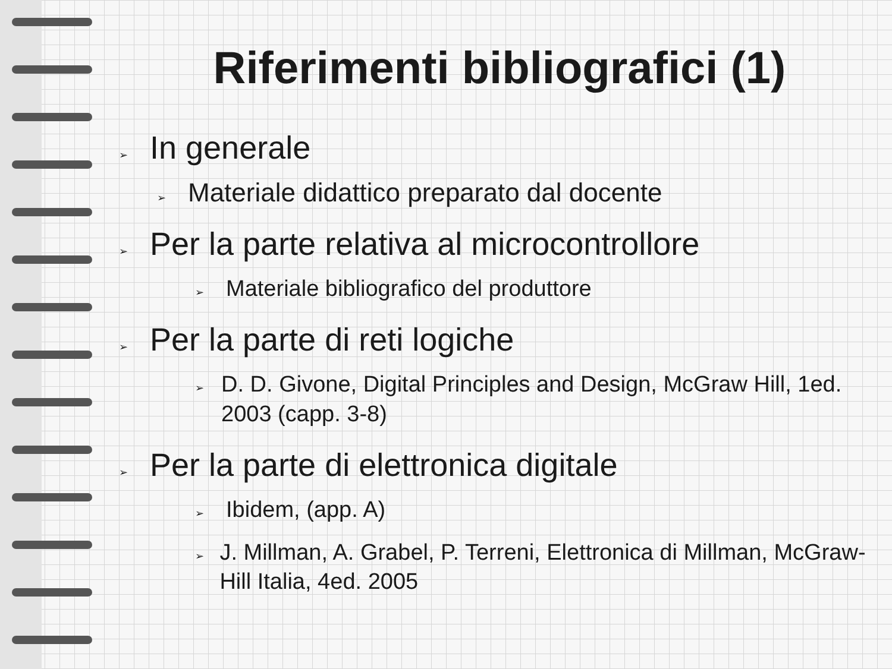Riferimenti bibliografici (1)
➢ In generale
➢ Materiale didattico preparato dal docente
➢ Per la parte relativa al microcontrollore
➢ Materiale bibliografico del produttore
➢ Per la parte di reti logiche
➢ D. D. Givone, Digital Principles and Design, McGraw Hill, 1ed. 2003 (capp. 3-8)
➢ Per la parte di elettronica digitale
➢ Ibidem, (app. A)
➢ J. Millman, A. Grabel, P. Terreni, Elettronica di Millman, McGraw-Hill Italia, 4ed. 2005